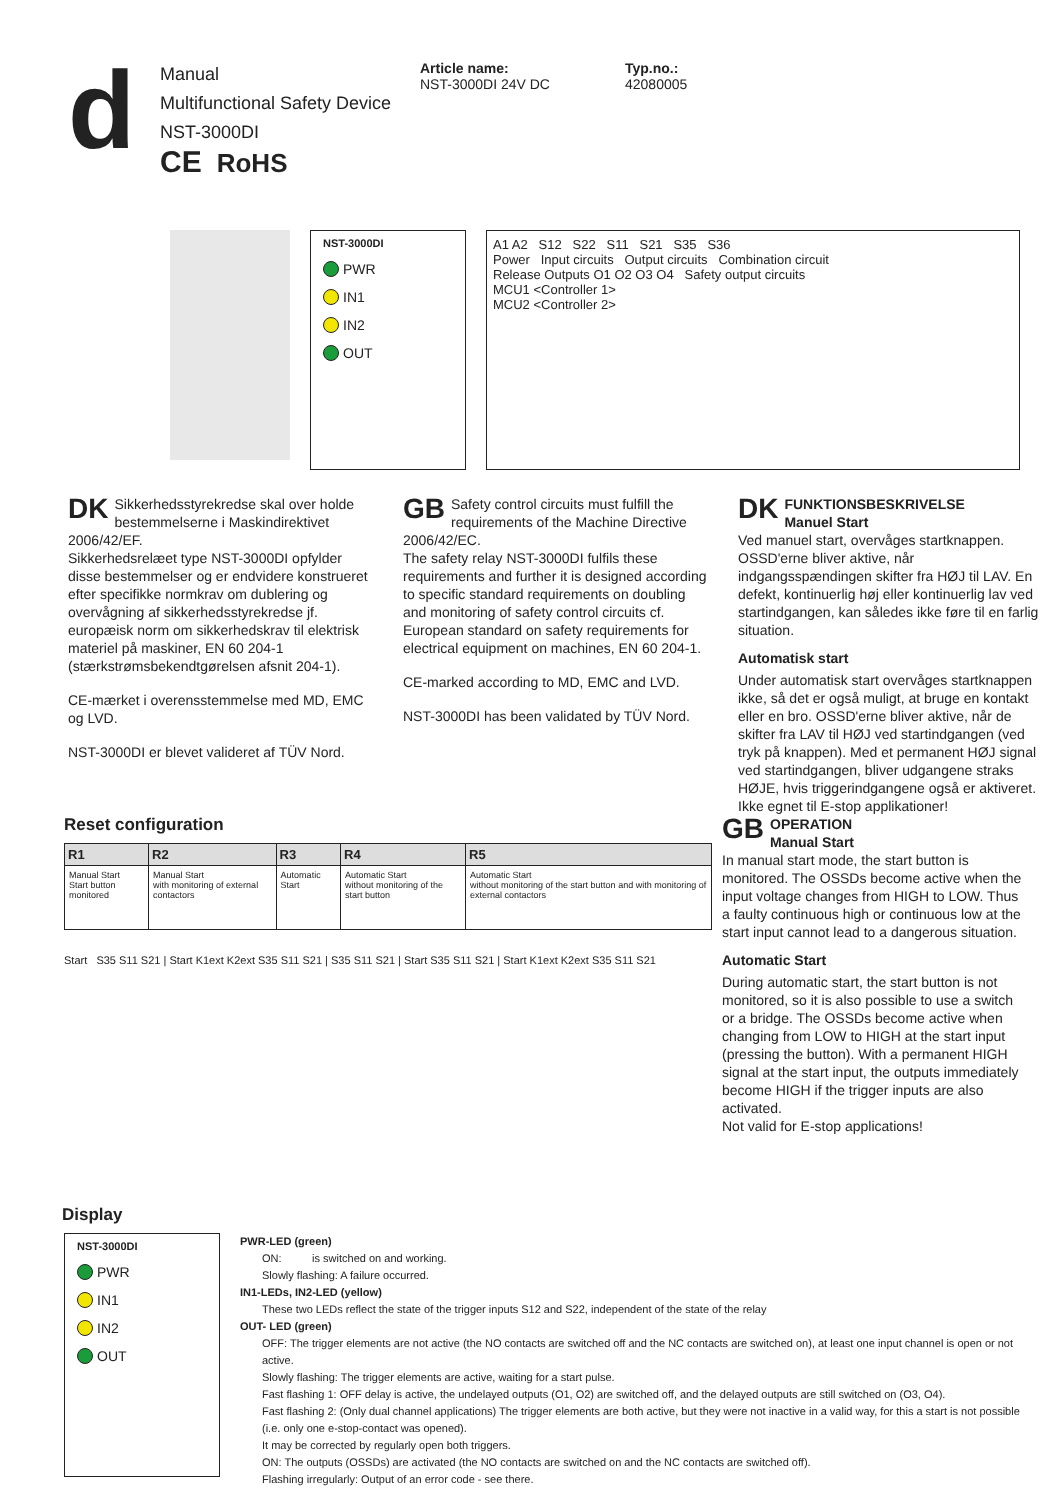d
Manual
Multifunctional Safety Device
NST-3000DI
CE RoHS
Article name:
NST-3000DI 24V DC
Typ.no.:
42080005
NST-3000DI
PWR
IN1
IN2
OUT
A1 A2 S12 S22 S11 S21 S35 S36
Power Input circuits Output circuits Combination circuit
Release Outputs O1 O2 O3 O4 Safety output circuits
MCU1 <Controller 1>
MCU2 <Controller 2>
DK Sikkerhedsstyrekredse skal over holde bestemmelserne i Maskindirektivet 2006/42/EF.
Sikkerhedsrelæet type NST-3000DI opfylder disse bestemmelser og er endvidere konstrueret efter specifikke normkrav om dublering og overvågning af sikkerhedsstyrekredse jf. europæisk norm om sikkerhedskrav til elektrisk materiel på maskiner, EN 60 204-1 (stærkstrømsbekendtgørelsen afsnit 204-1).
CE-mærket i overensstemmelse med MD, EMC og LVD.
NST-3000DI er blevet valideret af TÜV Nord.
GB Safety control circuits must fulfill the requirements of the Machine Directive 2006/42/EC.
The safety relay NST-3000DI fulfils these requirements and further it is designed according to specific standard requirements on doubling and monitoring of safety control circuits cf. European standard on safety requirements for electrical equipment on machines, EN 60 204-1.
CE-marked according to MD, EMC and LVD.
NST-3000DI has been validated by TÜV Nord.
DK FUNKTIONSBESKRIVELSE
Manuel Start
Ved manuel start, overvåges startknappen. OSSD'erne bliver aktive, når indgangsspændingen skifter fra HØJ til LAV. En defekt, kontinuerlig høj eller kontinuerlig lav ved startindgangen, kan således ikke føre til en farlig situation.
Automatisk start
Under automatisk start overvåges startknappen ikke, så det er også muligt, at bruge en kontakt eller en bro. OSSD'erne bliver aktive, når de skifter fra LAV til HØJ ved startindgangen (ved tryk på knappen). Med et permanent HØJ signal ved startindgangen, bliver udgangene straks HØJE, hvis triggerindgangene også er aktiveret. Ikke egnet til E-stop applikationer!
Reset configuration
| R1 | R2 | R3 | R4 | R5 |
| --- | --- | --- | --- | --- |
| Manual Start Start button monitored | Manual Start with monitoring of external contactors | Automatic Start | Automatic Start without monitoring of the start button | Automatic Start without monitoring of the start button and with monitoring of external contactors |
Start S35 S11 S21 | Start K1ext K2ext S35 S11 S21 | S35 S11 S21 | Start S35 S11 S21 | Start K1ext K2ext S35 S11 S21
GB OPERATION
Manual Start
In manual start mode, the start button is monitored. The OSSDs become active when the input voltage changes from HIGH to LOW. Thus a faulty continuous high or continuous low at the start input cannot lead to a dangerous situation.
Automatic Start
During automatic start, the start button is not monitored, so it is also possible to use a switch or a bridge. The OSSDs become active when changing from LOW to HIGH at the start input (pressing the button). With a permanent HIGH signal at the start input, the outputs immediately become HIGH if the trigger inputs are also activated.
Not valid for E-stop applications!
Display
NST-3000DI
PWR
IN1
IN2
OUT
PWR-LED (green)
ON: is switched on and working.
Slowly flashing: A failure occurred.
IN1-LEDs, IN2-LED (yellow)
These two LEDs reflect the state of the trigger inputs S12 and S22, independent of the state of the relay
OUT- LED (green)
OFF: The trigger elements are not active (the NO contacts are switched off and the NC contacts are switched on), at least one input channel is open or not active.
Slowly flashing: The trigger elements are active, waiting for a start pulse.
Fast flashing 1: OFF delay is active, the undelayed outputs (O1, O2) are switched off, and the delayed outputs are still switched on (O3, O4).
Fast flashing 2: (Only dual channel applications) The trigger elements are both active, but they were not inactive in a valid way, for this a start is not possible (i.e. only one e-stop-contact was opened).
It may be corrected by regularly open both triggers.
ON: The outputs (OSSDs) are activated (the NO contacts are switched on and the NC contacts are switched off).
Flashing irregularly: Output of an error code - see there.